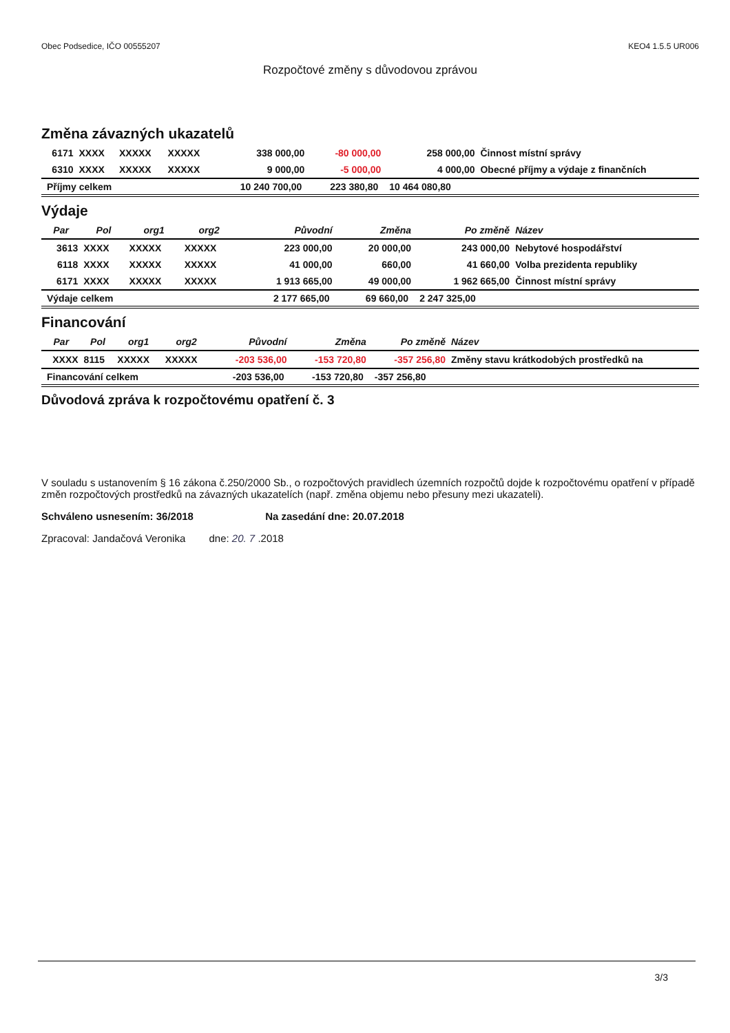Obec Podsedice, IČO 00555207 KEO4 1.5.5 UR006
Rozpočtové změny s důvodovou zprávou
Změna závazných ukazatelů
| 6171 | XXXX | XXXXX | XXXXX | 338 000,00 | -80 000,00 | 258 000,00 | Činnost místní správy |
| 6310 | XXXX | XXXXX | XXXXX | 9 000,00 | -5 000,00 | 4 000,00 | Obecné příjmy a výdaje z finančních |
| Příjmy celkem | | | | 10 240 700,00 | 223 380,80 | 10 464 080,80 | |
Výdaje
| Par | Pol | org1 | org2 | Původní | Změna | Po změně | Název |
| --- | --- | --- | --- | --- | --- | --- | --- |
| 3613 | XXXX | XXXXX | XXXXX | 223 000,00 | 20 000,00 | 243 000,00 | Nebytové hospodářství |
| 6118 | XXXX | XXXXX | XXXXX | 41 000,00 | 660,00 | 41 660,00 | Volba prezidenta republiky |
| 6171 | XXXX | XXXXX | XXXXX | 1 913 665,00 | 49 000,00 | 1 962 665,00 | Činnost místní správy |
| Výdaje celkem | | | | 2 177 665,00 | 69 660,00 | 2 247 325,00 | |
Financování
| Par | Pol | org1 | org2 | Původní | Změna | Po změně | Název |
| --- | --- | --- | --- | --- | --- | --- | --- |
| XXXX | 8115 | XXXXX | XXXXX | -203 536,00 | -153 720,80 | -357 256,80 | Změny stavu krátkodobých prostředků na |
| Financování celkem | | | | -203 536,00 | -153 720,80 | -357 256,80 | |
Důvodová zpráva k rozpočtovému opatření č. 3
V souladu s ustanovením § 16 zákona č.250/2000 Sb., o rozpočtových pravidlech územních rozpočtů dojde k rozpočtovému opatření v případě změn rozpočtových prostředků na závazných ukazatelích (např. změna objemu nebo přesuny mezi ukazateli).
Schváleno usnesením: 36/2018 Na zasedání dne: 20.07.2018
Zpracoval: Jandačová Veronika dne: 20. 7 .2018
3/3